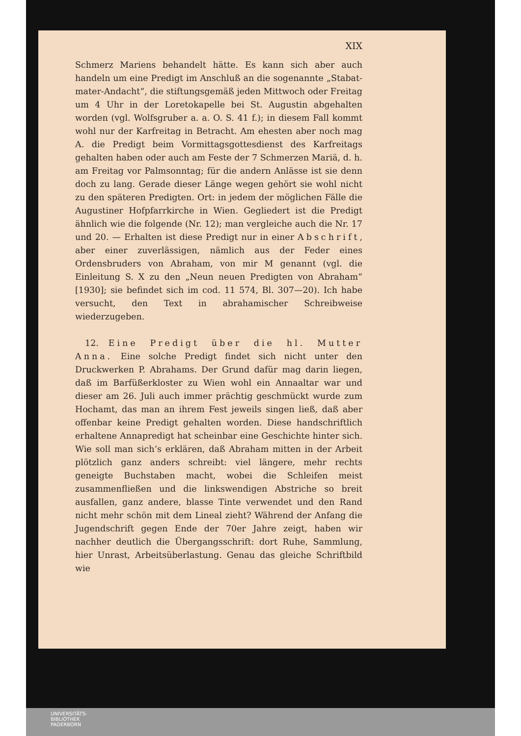XIX
Schmerz Mariens behandelt hätte. Es kann sich aber auch handeln um eine Predigt im Anschluß an die sogenannte „Stabat-mater-Andacht“, die stiftungsgemäß jeden Mittwoch oder Freitag um 4 Uhr in der Loretokapelle bei St. Augustin abgehalten worden (vgl. Wolfsgruber a. a. O. S. 41 f.); in diesem Fall kommt wohl nur der Karfreitag in Betracht. Am ehesten aber noch mag A. die Predigt beim Vormittagsgottesdienst des Karfreitags gehalten haben oder auch am Feste der 7 Schmerzen Mariä, d. h. am Freitag vor Palmsonntag; für die andern Anlässe ist sie denn doch zu lang. Gerade dieser Länge wegen gehört sie wohl nicht zu den späteren Predigten. Ort: in jedem der möglichen Fälle die Augustiner Hofpfarrkirche in Wien. Gegliedert ist die Predigt ähnlich wie die folgende (Nr. 12); man vergleiche auch die Nr. 17 und 20. — Erhalten ist diese Predigt nur in einer Abschrift, aber einer zuverlässigen, nämlich aus der Feder eines Ordensbruders von Abraham, von mir M genannt (vgl. die Einleitung S. X zu den „Neun neuen Predigten von Abraham“ [1930]; sie befindet sich im cod. 11 574, Bl. 307—20). Ich habe versucht, den Text in abrahamischer Schreibweise wiederzugeben.
12. Eine Predigt über die hl. Mutter Anna. Eine solche Predigt findet sich nicht unter den Druckwerken P. Abrahams. Der Grund dafür mag darin liegen, daß im Barfüßerkloster zu Wien wohl ein Annaaltar war und dieser am 26. Juli auch immer prächtig geschmückt wurde zum Hochamt, das man an ihrem Fest jeweils singen ließ, daß aber offenbar keine Predigt gehalten worden. Diese handschriftlich erhaltene Annapredigt hat scheinbar eine Geschichte hinter sich. Wie soll man sich’s erklären, daß Abraham mitten in der Arbeit plötzlich ganz anders schreibt: viel längere, mehr rechts geneigte Buchstaben macht, wobei die Schleifen meist zusammenfließen und die linkswendigen Abstriche so breit ausfallen, ganz andere, blasse Tinte verwendet und den Rand nicht mehr schön mit dem Lineal zieht? Während der Anfang die Jugendschrift gegen Ende der 70er Jahre zeigt, haben wir nachher deutlich die Übergangsschrift: dort Ruhe, Sammlung, hier Unrast, Arbeitsüberlastung. Genau das gleiche Schriftbild wie
UNIVERSITÄTS-
BIBLIOTHEK
PADERBORN